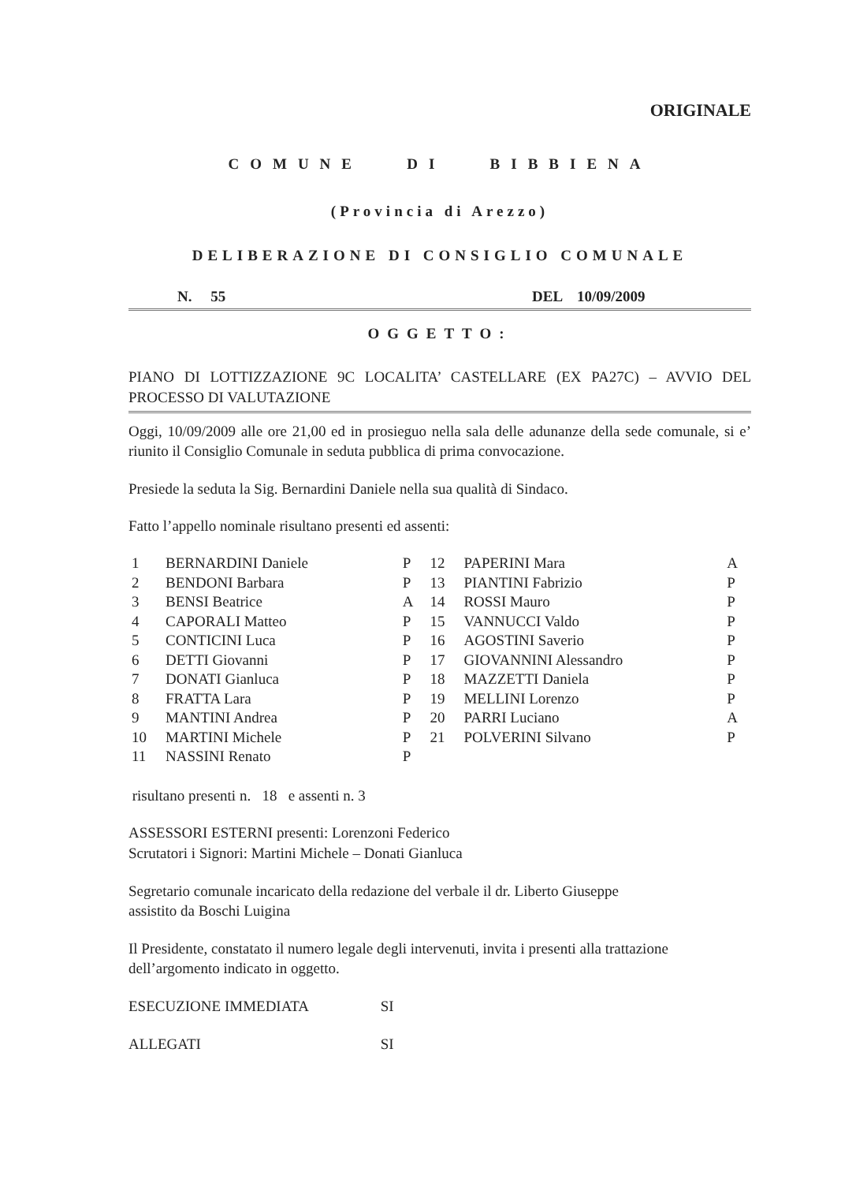ORIGINALE
COMUNE DI BIBBIENA
(Provincia di Arezzo)
DELIBERAZIONE DI CONSIGLIO COMUNALE
N. 55 DEL 10/09/2009
OGGETTO:
PIANO DI LOTTIZZAZIONE 9C LOCALITA’ CASTELLARE (EX PA27C) – AVVIO DEL PROCESSO DI VALUTAZIONE
Oggi, 10/09/2009 alle ore 21,00 ed in prosieguo nella sala delle adunanze della sede comunale, si e’ riunito il Consiglio Comunale in seduta pubblica di prima convocazione.
Presiede la seduta la Sig. Bernardini Daniele nella sua qualità di Sindaco.
Fatto l’appello nominale risultano presenti ed assenti:
| 1 | BERNARDINI Daniele | P | 12 | PAPERINI Mara | A |
| 2 | BENDONI Barbara | P | 13 | PIANTINI Fabrizio | P |
| 3 | BENSI Beatrice | A | 14 | ROSSI Mauro | P |
| 4 | CAPORALI Matteo | P | 15 | VANNUCCI Valdo | P |
| 5 | CONTICINI Luca | P | 16 | AGOSTINI Saverio | P |
| 6 | DETTI Giovanni | P | 17 | GIOVANNINI Alessandro | P |
| 7 | DONATI Gianluca | P | 18 | MAZZETTI Daniela | P |
| 8 | FRATTA Lara | P | 19 | MELLINI Lorenzo | P |
| 9 | MANTINI Andrea | P | 20 | PARRI Luciano | A |
| 10 | MARTINI Michele | P | 21 | POLVERINI Silvano | P |
| 11 | NASSINI Renato | P | | | |
risultano presenti n. 18 e assenti n. 3
ASSESSORI ESTERNI presenti: Lorenzoni Federico
Scrutatori i Signori: Martini Michele – Donati Gianluca
Segretario comunale incaricato della redazione del verbale il dr. Liberto Giuseppe
assistito da Boschi Luigina
Il Presidente, constatato il numero legale degli intervenuti, invita i presenti alla trattazione dell’argomento indicato in oggetto.
ESECUZIONE IMMEDIATA SI
ALLEGATI SI